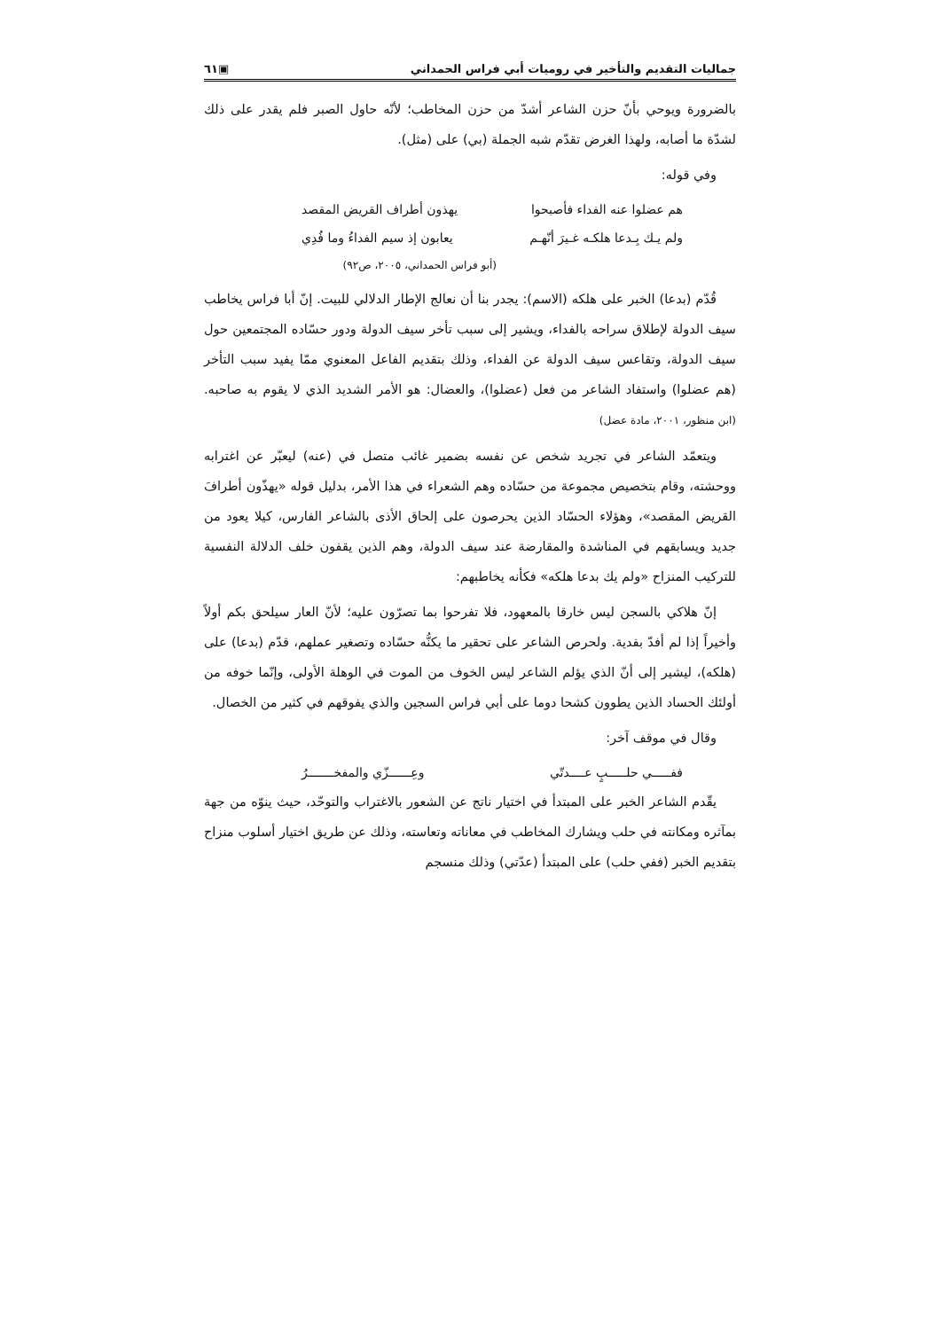جماليات التقديم والتأخير في روميات أبي فراس الحمداني ▣٦١
بالضرورة ويوحي بأنّ حزن الشاعر أشدّ من حزن المخاطب؛ لأنّه حاول الصبر فلم يقدر على ذلك لشدّة ما أصابه، ولهذا الغرض تقدّم شبه الجملة (بي) على (مثل).
وفي قوله:
هم عضلوا عنه الفداء فأصبحوا يهذون أطراف القريض المقصد
ولم يـك بِـدعا هلكـه غـيرَ أنّهـم يعابون إذ سيم الفداءُ وما فُدِي
(أبو فراس الحمداني، ٢٠٠٥، ص٩٢)
قُدّم (بدعا) الخبر على هلكه (الاسم): يجدر بنا أن نعالج الإطار الدلالي للبيت. إنّ أبا فراس يخاطب سيف الدولة لإطلاق سراحه بالفداء، ويشير إلى سبب تأخر سيف الدولة ودور حسّاده المجتمعين حول سيف الدولة، وتقاعس سيف الدولة عن الفداء، وذلك بتقديم الفاعل المعنوي ممّا يفيد سبب التأخر (هم عضلوا) واستفاد الشاعر من فعل (عضلوا)، والعضال: هو الأمر الشديد الذي لا يقوم به صاحبه. (ابن منظور، ٢٠٠١، مادة عضل)
ويتعمّد الشاعر في تجريد شخص عن نفسه بضمير غائب متصل في (عنه) ليعبّر عن اغترابه ووحشته، وقام بتخصيص مجموعة من حسّاده وهم الشعراء في هذا الأمر، بدليل قوله «يهذّون أطرافَ القريض المقصد»، وهؤلاء الحسّاد الذين يحرصون على إلحاق الأذى بالشاعر الفارس، كيلا يعود من جديد ويسابقهم في المناشدة والمقارضة عند سيف الدولة، وهم الذين يقفون خلف الدلالة النفسية للتركيب المنزاح «ولم يك بدعا هلكه» فكأنه يخاطبهم:
إنّ هلاكي بالسجن ليس خارقا بالمعهود، فلا تفرحوا بما تصرّون عليه؛ لأنّ العار سيلحق بكم أولاً وأخيراً إذا لم أفدّ بفدية. ولحرص الشاعر على تحقير ما يكنُّه حسّاده وتصغير عملهم، قدّم (بدعا) على (هلكه)، ليشير إلى أنّ الذي يؤلم الشاعر ليس الخوف من الموت في الوهلة الأولى، وإنّما خوفه من أولئك الحساد الذين يطوون كشحا دوما على أبي فراس السجين والذي يفوقهم في كثير من الخصال.
وقال في موقف آخر:
ففـــــي حلـــــبٍ عــــدتّي وعِــــــزّي والمفخـــــــرُ
يقّدم الشاعر الخبر على المبتدأ في اختيار ناتج عن الشعور بالاغتراب والتوحّد، حيث ينوّه من جهة بمآثره ومكانته في حلب ويشارك المخاطب في معاناته وتعاسته، وذلك عن طريق اختيار أسلوب منزاح بتقديم الخبر (ففي حلب) على المبتدأ (عدّتي) وذلك منسجم